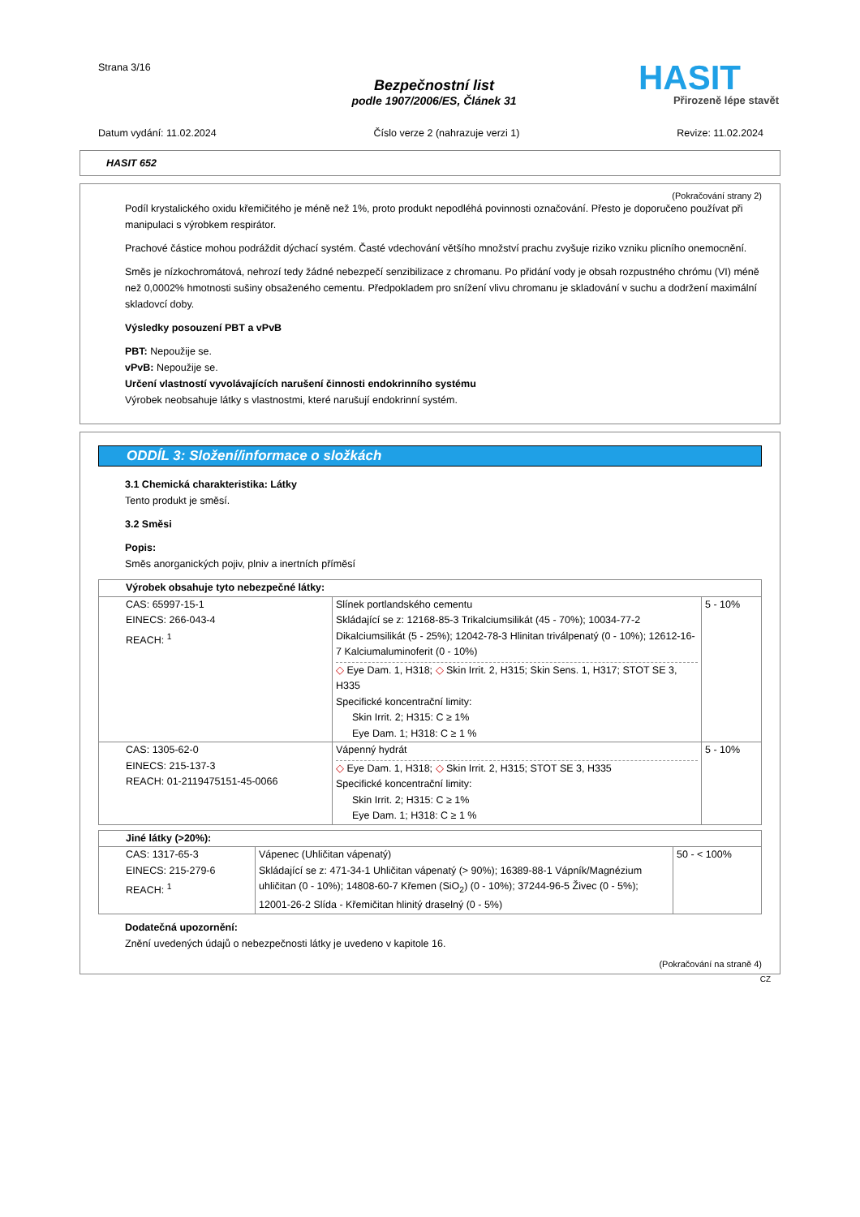Strana 3/16
Bezpečnostní list
podle 1907/2006/ES, Článek 31
HASIT
Přirozeně lépe stavět
Datum vydání: 11.02.2024 Číslo verze 2 (nahrazuje verzi 1) Revize: 11.02.2024
HASIT 652
(Pokračování strany 2)
Podíl krystalického oxidu křemičitého je méně než 1%, proto produkt nepodléhá povinnosti označování. Přesto je doporučeno používat při manipulaci s výrobkem respirátor.
Prachové částice mohou podráždit dýchací systém. Časté vdechování většího množství prachu zvyšuje riziko vzniku plicního onemocnění.
Směs je nízkochromátová, nehrozí tedy žádné nebezpečí senzibilizace z chromanu. Po přidání vody je obsah rozpustného chrómu (VI) méně než 0,0002% hmotnosti sušiny obsaženého cementu. Předpokladem pro snížení vlivu chromanu je skladování v suchu a dodržení maximální skladovcí doby.
Výsledky posouzení PBT a vPvB
PBT: Nepoužije se.
vPvB: Nepoužije se.
Určení vlastností vyvolávajících narušení činnosti endokrinního systému
Výrobek neobsahuje látky s vlastnostmi, které narušují endokrinní systém.
ODDÍL 3: Složení/informace o složkách
3.1 Chemická charakteristika: Látky
Tento produkt je směsí.
3.2 Směsi
Popis:
Směs anorganických pojiv, plniv a inertních příměsí
| Výrobek obsahuje tyto nebezpečné látky: | | |
| CAS: 65997-15-1 EINECS: 266-043-4 REACH: <sup>1</sup> | Slínek portlandského cementu Skládající se z: 12168-85-3 Trikalciumsilikát (45 - 70%); 10034-77-2 Dikalciumsilikát (5 - 25%); 12042-78-3 Hlinitan triválpenatý (0 - 10%); 12612-16-7 Kalciumaluminoferit (0 - 10%) ◇ Eye Dam. 1, H318; ◇ Skin Irrit. 2, H315; Skin Sens. 1, H317; STOT SE 3, H335 Specifické koncentrační limity: Skin Irrit. 2; H315: C ≥ 1% Eye Dam. 1; H318: C ≥ 1 % | 5 - 10% |
| CAS: 1305-62-0 EINECS: 215-137-3 REACH: 01-2119475151-45-0066 | Vápenný hydrát ◇ Eye Dam. 1, H318; ◇ Skin Irrit. 2, H315; STOT SE 3, H335 Specifické koncentrační limity: Skin Irrit. 2; H315: C ≥ 1% Eye Dam. 1; H318: C ≥ 1 % | 5 - 10% |
| Jiné látky (>20%): | | |
| CAS: 1317-65-3 EINECS: 215-279-6 REACH: <sup>1</sup> | Vápenec (Uhličitan vápenatý) Skládající se z: 471-34-1 Uhličitan vápenatý (> 90%); 16389-88-1 Vápník/Magnézium uhličitan (0 - 10%); 14808-60-7 Křemen (SiO<sub>2</sub>) (0 - 10%); 37244-96-5 Živec (0 - 5%); 12001-26-2 Slída - Křemičitan hlinitý draselný (0 - 5%) | 50 - < 100% |
Dodatečná upozornění:
Znění uvedených údajů o nebezpečnosti látky je uvedeno v kapitole 16.
(Pokračování na straně 4)
CZ